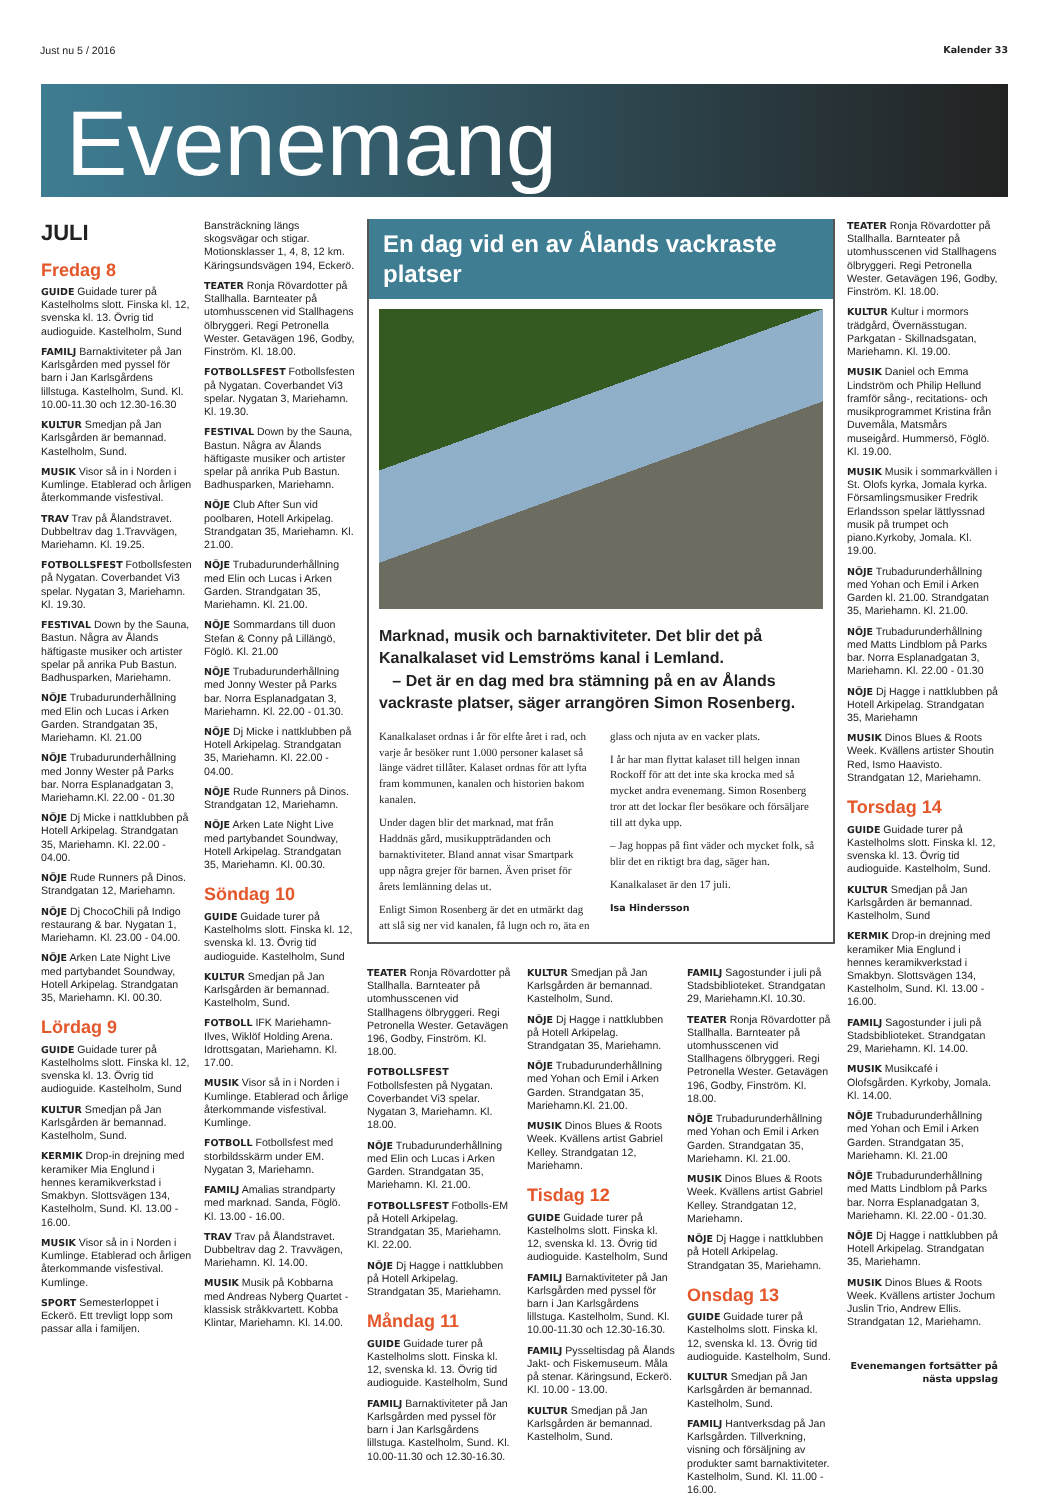Just nu 5 / 2016 Kalender 33
Evenemang
JULI
Fredag 8
GUIDE Guidade turer på Kastelholms slott. Finska kl. 12, svenska kl. 13. Övrig tid audioguide. Kastelholm, Sund
FAMILJ Barnaktiviteter på Jan Karlsgården med pyssel för barn i Jan Karlsgårdens lillstuga. Kastelholm, Sund. Kl. 10.00-11.30 och 12.30-16.30
KULTUR Smedjan på Jan Karlsgården är bemannad. Kastelholm, Sund.
MUSIK Visor så in i Norden i Kumlinge. Etablerad och årligen återkommande visfestival.
TRAV Trav på Ålandstravet. Dubbeltrav dag 1.Travvägen, Mariehamn. Kl. 19.25.
FOTBOLLSFEST Fotbollsfesten på Nygatan. Coverbandet Vi3 spelar. Nygatan 3, Mariehamn. Kl. 19.30.
FESTIVAL Down by the Sauna, Bastun. Några av Ålands häftigaste musiker och artister spelar på anrika Pub Bastun. Badhusparken, Mariehamn.
NÖJE Trubadurunderhållning med Elin och Lucas i Arken Garden. Strandgatan 35, Mariehamn. Kl. 21.00
NÖJE Trubadurunderhållning med Jonny Wester på Parks bar. Norra Esplanadgatan 3, Mariehamn.Kl. 22.00 - 01.30
NÖJE Dj Micke i nattklubben på Hotell Arkipelag. Strandgatan 35, Mariehamn. Kl. 22.00 - 04.00.
NÖJE Rude Runners på Dinos. Strandgatan 12, Mariehamn.
NÖJE Dj ChocoChili på Indigo restaurang & bar. Nygatan 1, Mariehamn. Kl. 23.00 - 04.00.
NÖJE Arken Late Night Live med partybandet Soundway, Hotell Arkipelag. Strandgatan 35, Mariehamn. Kl. 00.30.
Lördag 9
GUIDE Guidade turer på Kastelholms slott. Finska kl. 12, svenska kl. 13. Övrig tid audioguide. Kastelholm, Sund
KULTUR Smedjan på Jan Karlsgården är bemannad. Kastelholm, Sund.
KERMIK Drop-in drejning med keramiker Mia Englund i hennes keramikverkstad i Smakbyn. Slottsvägen 134, Kastelholm, Sund. Kl. 13.00 - 16.00.
MUSIK Visor så in i Norden i Kumlinge. Etablerad och årligen återkommande visfestival. Kumlinge.
SPORT Semesterloppet i Eckerö. Ett trevligt lopp som passar alla i familjen.
Bansträckning längs skogsvägar och stigar. Motionsklasser 1, 4, 8, 12 km. Käringsundsvägen 194, Eckerö.
TEATER Ronja Rövardotter på Stallhalla. Barnteater på utomhusscenen vid Stallhagens ölbryggeri. Regi Petronella Wester. Getavägen 196, Godby, Finström. Kl. 18.00.
FOTBOLLSFEST Fotbollsfesten på Nygatan. Coverbandet Vi3 spelar. Nygatan 3, Mariehamn. Kl. 19.30.
FESTIVAL Down by the Sauna, Bastun. Några av Ålands häftigaste musiker och artister spelar på anrika Pub Bastun. Badhusparken, Mariehamn.
NÖJE Club After Sun vid poolbaren, Hotell Arkipelag. Strandgatan 35, Mariehamn. Kl. 21.00.
NÖJE Trubadurunderhållning med Elin och Lucas i Arken Garden. Strandgatan 35, Mariehamn. Kl. 21.00.
NÖJE Sommardans till duon Stefan & Conny på Lillängö, Föglö. Kl. 21.00
NÖJE Trubadurunderhållning med Jonny Wester på Parks bar. Norra Esplanadgatan 3, Mariehamn. Kl. 22.00 - 01.30.
NÖJE Dj Micke i nattklubben på Hotell Arkipelag. Strandgatan 35, Mariehamn. Kl. 22.00 - 04.00.
NÖJE Rude Runners på Dinos. Strandgatan 12, Mariehamn.
NÖJE Arken Late Night Live med partybandet Soundway, Hotell Arkipelag. Strandgatan 35, Mariehamn. Kl. 00.30.
Söndag 10
GUIDE Guidade turer på Kastelholms slott. Finska kl. 12, svenska kl. 13. Övrig tid audioguide. Kastelholm, Sund
KULTUR Smedjan på Jan Karlsgården är bemannad. Kastelholm, Sund.
FOTBOLL IFK Mariehamn-Ilves, Wiklöf Holding Arena. Idrottsgatan, Mariehamn. Kl. 17.00.
MUSIK Visor så in i Norden i Kumlinge. Etablerad och årlige återkommande visfestival. Kumlinge.
FOTBOLL Fotbollsfest med storbildsskärm under EM. Nygatan 3, Mariehamn.
FAMILJ Amalias strandparty med marknad. Sanda, Föglö. Kl. 13.00 - 16.00.
TRAV Trav på Ålandstravet. Dubbeltrav dag 2. Travvägen, Mariehamn. Kl. 14.00.
MUSIK Musik på Kobbarna med Andreas Nyberg Quartet - klassisk stråkkvartett. Kobba Klintar, Mariehamn. Kl. 14.00.
En dag vid en av Ålands vackraste platser
Marknad, musik och barnaktiviteter. Det blir det på Kanalkalaset vid Lemströms kanal i Lemland.
– Det är en dag med bra stämning på en av Ålands vackraste platser, säger arrangören Simon Rosenberg.
Kanalkalaset ordnas i år för elfte året i rad, och varje år besöker runt 1.000 personer kalaset så länge vädret tillåter. Kalaset ordnas för att lyfta fram kommunen, kanalen och historien bakom kanalen.
Under dagen blir det marknad, mat från Haddnäs gård, musikuppträdanden och barnaktiviteter. Bland annat visar Smartpark upp några grejer för barnen. Även priset för årets lemlänning delas ut.
Enligt Simon Rosenberg är det en utmärkt dag att slå sig ner vid kanalen, få lugn och ro, äta en glass och njuta av en vacker plats.
I år har man flyttat kalaset till helgen innan Rockoff för att det inte ska krocka med så mycket andra evenemang. Simon Rosenberg tror att det lockar fler besökare och försäljare till att dyka upp.
– Jag hoppas på fint väder och mycket folk, så blir det en riktigt bra dag, säger han.
Kanalkalaset är den 17 juli.
Isa Hindersson
TEATER Ronja Rövardotter på Stallhalla. Barnteater på utomhusscenen vid Stallhagens ölbryggeri. Regi Petronella Wester. Getavägen 196, Godby, Finström. Kl. 18.00.
FOTBOLLSFEST Fotbollsfesten på Nygatan. Coverbandet Vi3 spelar. Nygatan 3, Mariehamn. Kl. 18.00.
NÖJE Trubadurunderhållning med Elin och Lucas i Arken Garden. Strandgatan 35, Mariehamn. Kl. 21.00.
FOTBOLLSFEST Fotbolls-EM på Hotell Arkipelag. Strandgatan 35, Mariehamn. Kl. 22.00.
NÖJE Dj Hagge i nattklubben på Hotell Arkipelag. Strandgatan 35, Mariehamn.
Måndag 11
GUIDE Guidade turer på Kastelholms slott. Finska kl. 12, svenska kl. 13. Övrig tid audioguide. Kastelholm, Sund
FAMILJ Barnaktiviteter på Jan Karlsgården med pyssel för barn i Jan Karlsgårdens lillstuga. Kastelholm, Sund. Kl. 10.00-11.30 och 12.30-16.30.
KULTUR Smedjan på Jan Karlsgården är bemannad. Kastelholm, Sund.
NÖJE Dj Hagge i nattklubben på Hotell Arkipelag. Strandgatan 35, Mariehamn.
NÖJE Trubadurunderhållning med Yohan och Emil i Arken Garden. Strandgatan 35, Mariehamn.Kl. 21.00.
MUSIK Dinos Blues & Roots Week. Kvällens artist Gabriel Kelley. Strandgatan 12, Mariehamn.
Tisdag 12
GUIDE Guidade turer på Kastelholms slott. Finska kl. 12, svenska kl. 13. Övrig tid audioguide. Kastelholm, Sund
FAMILJ Barnaktiviteter på Jan Karlsgården med pyssel för barn i Jan Karlsgårdens lillstuga. Kastelholm, Sund. Kl. 10.00-11.30 och 12.30-16.30.
FAMILJ Pysseltisdag på Ålands Jakt- och Fiskemuseum. Måla på stenar. Käringsund, Eckerö. Kl. 10.00 - 13.00.
KULTUR Smedjan på Jan Karlsgården är bemannad. Kastelholm, Sund.
FAMILJ Sagostunder i juli på Stadsbiblioteket. Strandgatan 29, Mariehamn.Kl. 10.30.
TEATER Ronja Rövardotter på Stallhalla. Barnteater på utomhusscenen vid Stallhagens ölbryggeri. Regi Petronella Wester. Getavägen 196, Godby, Finström. Kl. 18.00.
NÖJE Trubadurunderhållning med Yohan och Emil i Arken Garden. Strandgatan 35, Mariehamn. Kl. 21.00.
MUSIK Dinos Blues & Roots Week. Kvällens artist Gabriel Kelley. Strandgatan 12, Mariehamn.
NÖJE Dj Hagge i nattklubben på Hotell Arkipelag. Strandgatan 35, Mariehamn.
Onsdag 13
GUIDE Guidade turer på Kastelholms slott. Finska kl. 12, svenska kl. 13. Övrig tid audioguide. Kastelholm, Sund.
KULTUR Smedjan på Jan Karlsgården är bemannad. Kastelholm, Sund.
FAMILJ Hantverksdag på Jan Karlsgården. Tillverkning, visning och försäljning av produkter samt barnaktiviteter. Kastelholm, Sund. Kl. 11.00 - 16.00.
TEATER Ronja Rövardotter på Stallhalla. Barnteater på utomhusscenen vid Stallhagens ölbryggeri. Regi Petronella Wester. Getavägen 196, Godby, Finström. Kl. 18.00.
KULTUR Kultur i mormors trädgård, Övernässtugan. Parkgatan - Skillnadsgatan, Mariehamn. Kl. 19.00.
MUSIK Daniel och Emma Lindström och Philip Hellund framför sång-, recitations- och musikprogrammet Kristina från Duvemåla, Matsmårs museigård. Hummersö, Föglö. Kl. 19.00.
MUSIK Musik i sommarkvällen i St. Olofs kyrka, Jomala kyrka. Församlingsmusiker Fredrik Erlandsson spelar lättlyssnad musik på trumpet och piano.Kyrkoby, Jomala. Kl. 19.00.
NÖJE Trubadurunderhållning med Yohan och Emil i Arken Garden kl. 21.00. Strandgatan 35, Mariehamn. Kl. 21.00.
NÖJE Trubadurunderhållning med Matts Lindblom på Parks bar. Norra Esplanadgatan 3, Mariehamn. Kl. 22.00 - 01.30
NÖJE Dj Hagge i nattklubben på Hotell Arkipelag. Strandgatan 35, Mariehamn
MUSIK Dinos Blues & Roots Week. Kvällens artister Shoutin Red, Ismo Haavisto. Strandgatan 12, Mariehamn.
Torsdag 14
GUIDE Guidade turer på Kastelholms slott. Finska kl. 12, svenska kl. 13. Övrig tid audioguide. Kastelholm, Sund.
KULTUR Smedjan på Jan Karlsgården är bemannad. Kastelholm, Sund
KERMIK Drop-in drejning med keramiker Mia Englund i hennes keramikverkstad i Smakbyn. Slottsvägen 134, Kastelholm, Sund. Kl. 13.00 - 16.00.
FAMILJ Sagostunder i juli på Stadsbiblioteket. Strandgatan 29, Mariehamn. Kl. 14.00.
MUSIK Musikcafé i Olofsgården. Kyrkoby, Jomala. Kl. 14.00.
NÖJE Trubadurunderhållning med Yohan och Emil i Arken Garden. Strandgatan 35, Mariehamn. Kl. 21.00
NÖJE Trubadurunderhållning med Matts Lindblom på Parks bar. Norra Esplanadgatan 3, Mariehamn. Kl. 22.00 - 01.30.
NÖJE Dj Hagge i nattklubben på Hotell Arkipelag. Strandgatan 35, Mariehamn.
MUSIK Dinos Blues & Roots Week. Kvällens artister Jochum Juslin Trio, Andrew Ellis. Strandgatan 12, Mariehamn.
Evenemangen fortsätter på nästa uppslag